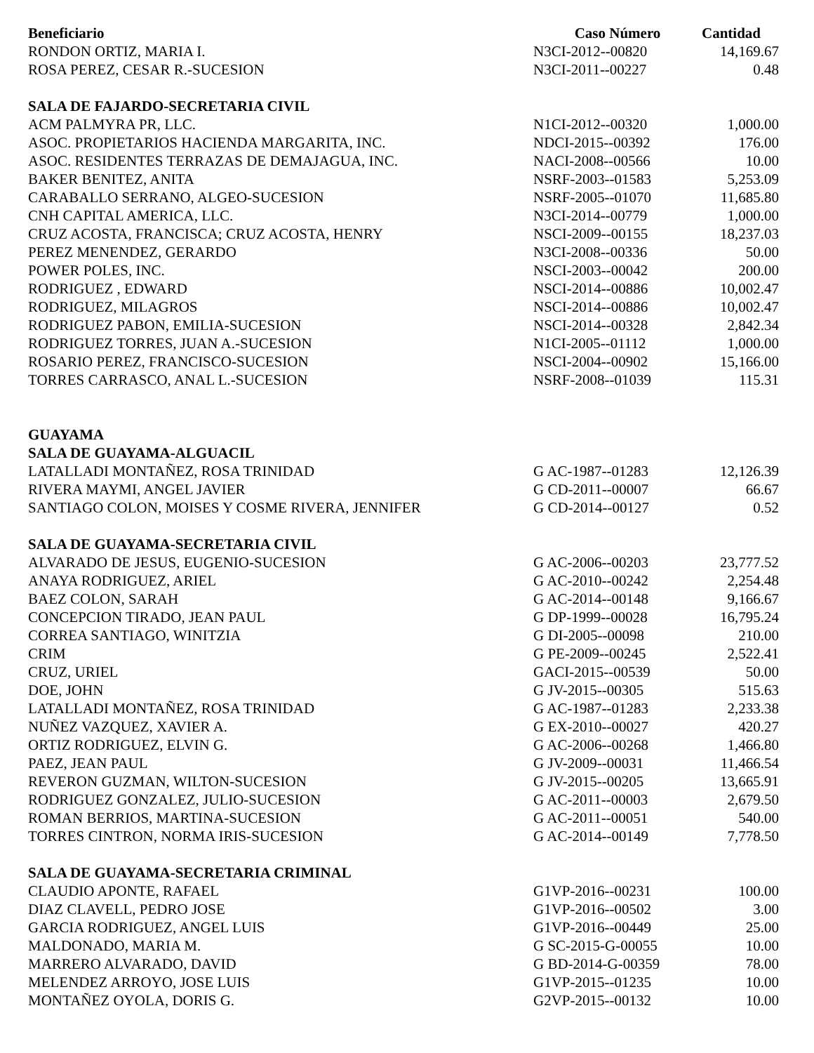| Beneficiario | Caso Número | Cantidad |
| --- | --- | --- |
| RONDON ORTIZ, MARIA I. | N3CI-2012--00820 | 14,169.67 |
| ROSA PEREZ, CESAR R.-SUCESION | N3CI-2011--00227 | 0.48 |
| SALA DE FAJARDO-SECRETARIA CIVIL | | |
| ACM PALMYRA PR, LLC. | N1CI-2012--00320 | 1,000.00 |
| ASOC. PROPIETARIOS HACIENDA MARGARITA, INC. | NDCI-2015--00392 | 176.00 |
| ASOC. RESIDENTES TERRAZAS DE DEMAJAGUA, INC. | NACI-2008--00566 | 10.00 |
| BAKER BENITEZ, ANITA | NSRF-2003--01583 | 5,253.09 |
| CARABALLO SERRANO, ALGEO-SUCESION | NSRF-2005--01070 | 11,685.80 |
| CNH CAPITAL AMERICA, LLC. | N3CI-2014--00779 | 1,000.00 |
| CRUZ ACOSTA, FRANCISCA; CRUZ ACOSTA, HENRY | NSCI-2009--00155 | 18,237.03 |
| PEREZ MENENDEZ, GERARDO | N3CI-2008--00336 | 50.00 |
| POWER POLES, INC. | NSCI-2003--00042 | 200.00 |
| RODRIGUEZ , EDWARD | NSCI-2014--00886 | 10,002.47 |
| RODRIGUEZ, MILAGROS | NSCI-2014--00886 | 10,002.47 |
| RODRIGUEZ PABON, EMILIA-SUCESION | NSCI-2014--00328 | 2,842.34 |
| RODRIGUEZ TORRES, JUAN A.-SUCESION | N1CI-2005--01112 | 1,000.00 |
| ROSARIO PEREZ, FRANCISCO-SUCESION | NSCI-2004--00902 | 15,166.00 |
| TORRES CARRASCO, ANAL L.-SUCESION | NSRF-2008--01039 | 115.31 |
| GUAYAMA | | |
| SALA DE GUAYAMA-ALGUACIL | | |
| LATALLADI MONTAÑEZ, ROSA TRINIDAD | G AC-1987--01283 | 12,126.39 |
| RIVERA MAYMI, ANGEL JAVIER | G CD-2011--00007 | 66.67 |
| SANTIAGO COLON, MOISES Y COSME RIVERA, JENNIFER | G CD-2014--00127 | 0.52 |
| SALA DE GUAYAMA-SECRETARIA CIVIL | | |
| ALVARADO DE JESUS, EUGENIO-SUCESION | G AC-2006--00203 | 23,777.52 |
| ANAYA RODRIGUEZ, ARIEL | G AC-2010--00242 | 2,254.48 |
| BAEZ COLON, SARAH | G AC-2014--00148 | 9,166.67 |
| CONCEPCION TIRADO, JEAN PAUL | G DP-1999--00028 | 16,795.24 |
| CORREA SANTIAGO, WINITZIA | G DI-2005--00098 | 210.00 |
| CRIM | G PE-2009--00245 | 2,522.41 |
| CRUZ, URIEL | GACI-2015--00539 | 50.00 |
| DOE, JOHN | G JV-2015--00305 | 515.63 |
| LATALLADI MONTAÑEZ, ROSA TRINIDAD | G AC-1987--01283 | 2,233.38 |
| NUÑEZ VAZQUEZ, XAVIER A. | G EX-2010--00027 | 420.27 |
| ORTIZ RODRIGUEZ, ELVIN G. | G AC-2006--00268 | 1,466.80 |
| PAEZ, JEAN PAUL | G JV-2009--00031 | 11,466.54 |
| REVERON GUZMAN, WILTON-SUCESION | G JV-2015--00205 | 13,665.91 |
| RODRIGUEZ GONZALEZ, JULIO-SUCESION | G AC-2011--00003 | 2,679.50 |
| ROMAN BERRIOS, MARTINA-SUCESION | G AC-2011--00051 | 540.00 |
| TORRES CINTRON, NORMA IRIS-SUCESION | G AC-2014--00149 | 7,778.50 |
| SALA DE GUAYAMA-SECRETARIA CRIMINAL | | |
| CLAUDIO APONTE, RAFAEL | G1VP-2016--00231 | 100.00 |
| DIAZ CLAVELL, PEDRO JOSE | G1VP-2016--00502 | 3.00 |
| GARCIA RODRIGUEZ, ANGEL LUIS | G1VP-2016--00449 | 25.00 |
| MALDONADO, MARIA M. | G SC-2015-G-00055 | 10.00 |
| MARRERO ALVARADO, DAVID | G BD-2014-G-00359 | 78.00 |
| MELENDEZ ARROYO, JOSE LUIS | G1VP-2015--01235 | 10.00 |
| MONTAÑEZ OYOLA, DORIS G. | G2VP-2015--00132 | 10.00 |